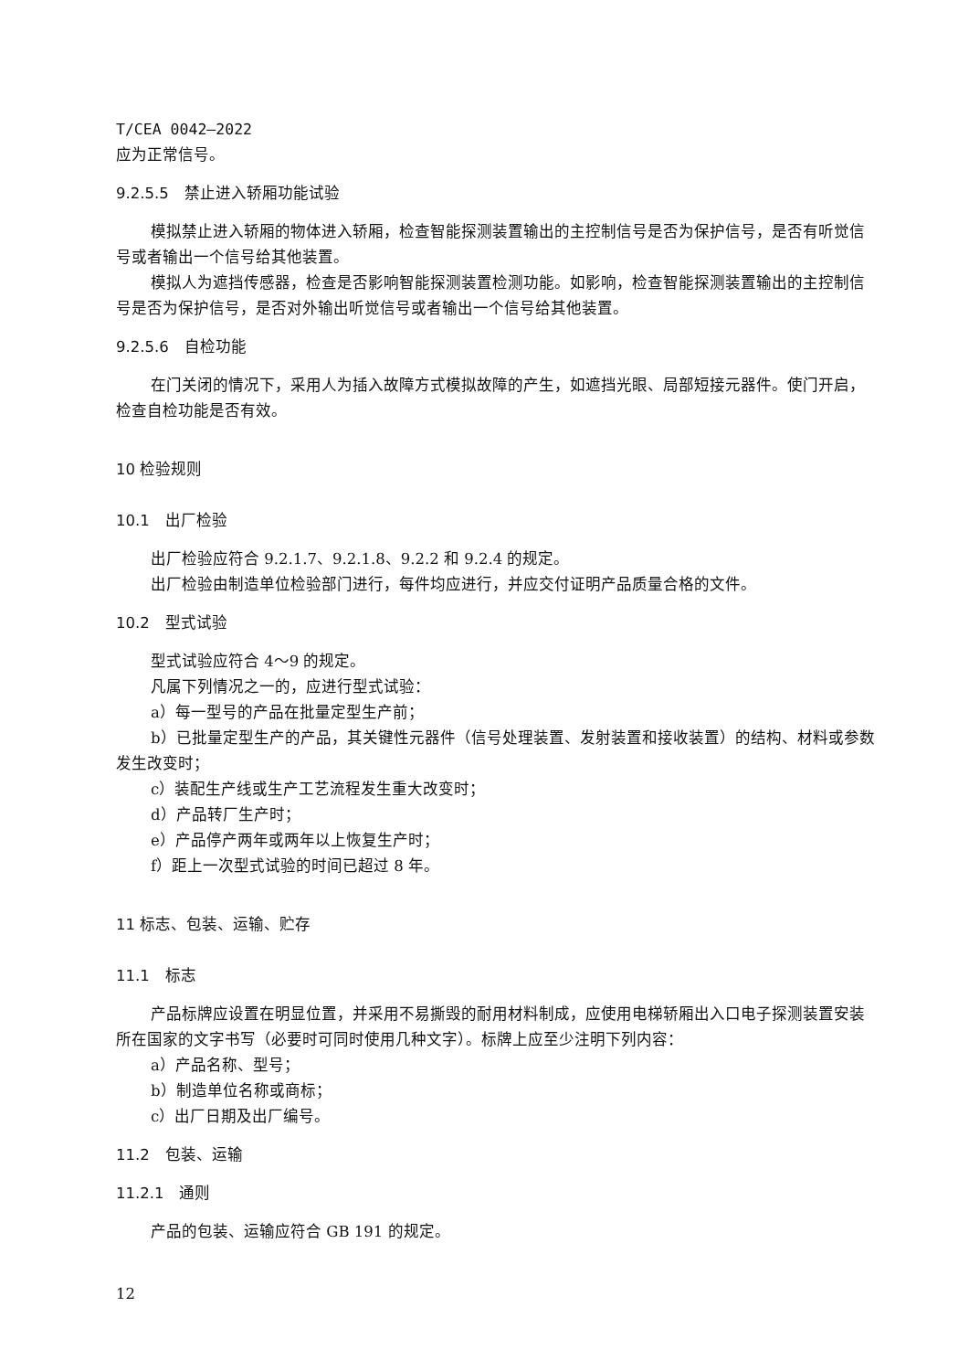T/CEA 0042—2022
应为正常信号。
9.2.5.5　禁止进入轿厢功能试验
模拟禁止进入轿厢的物体进入轿厢，检查智能探测装置输出的主控制信号是否为保护信号，是否有听觉信号或者输出一个信号给其他装置。
模拟人为遮挡传感器，检查是否影响智能探测装置检测功能。如影响，检查智能探测装置输出的主控制信号是否为保护信号，是否对外输出听觉信号或者输出一个信号给其他装置。
9.2.5.6　自检功能
在门关闭的情况下，采用人为插入故障方式模拟故障的产生，如遮挡光眼、局部短接元器件。使门开启，检查自检功能是否有效。
10 检验规则
10.1　出厂检验
出厂检验应符合 9.2.1.7、9.2.1.8、9.2.2 和 9.2.4 的规定。
出厂检验由制造单位检验部门进行，每件均应进行，并应交付证明产品质量合格的文件。
10.2　型式试验
型式试验应符合 4～9 的规定。
凡属下列情况之一的，应进行型式试验：
a）每一型号的产品在批量定型生产前；
b）已批量定型生产的产品，其关键性元器件（信号处理装置、发射装置和接收装置）的结构、材料或参数发生改变时；
c）装配生产线或生产工艺流程发生重大改变时；
d）产品转厂生产时；
e）产品停产两年或两年以上恢复生产时；
f）距上一次型式试验的时间已超过 8 年。
11 标志、包装、运输、贮存
11.1　标志
产品标牌应设置在明显位置，并采用不易撕毁的耐用材料制成，应使用电梯轿厢出入口电子探测装置安装所在国家的文字书写（必要时可同时使用几种文字）。标牌上应至少注明下列内容：
a）产品名称、型号；
b）制造单位名称或商标；
c）出厂日期及出厂编号。
11.2　包装、运输
11.2.1　通则
产品的包装、运输应符合 GB 191 的规定。
12